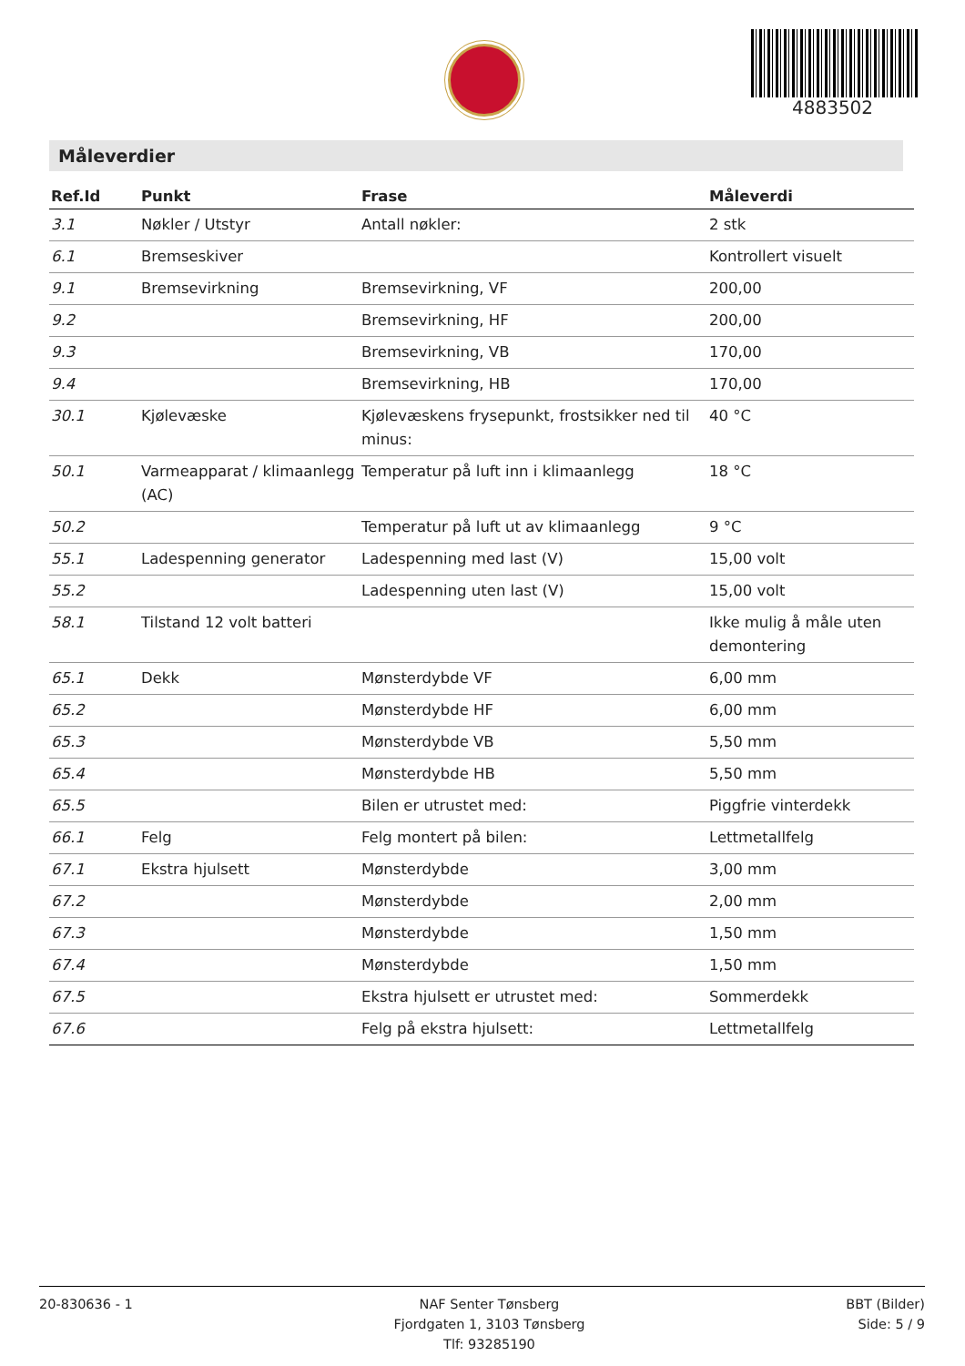4883502
Måleverdier
| Ref.Id | Punkt | Frase | Måleverdi |
| --- | --- | --- | --- |
| 3.1 | Nøkler / Utstyr | Antall nøkler: | 2 stk |
| 6.1 | Bremseskiver | | Kontrollert visuelt |
| 9.1 | Bremsevirkning | Bremsevirkning, VF | 200,00 |
| 9.2 | | Bremsevirkning, HF | 200,00 |
| 9.3 | | Bremsevirkning, VB | 170,00 |
| 9.4 | | Bremsevirkning, HB | 170,00 |
| 30.1 | Kjølevæske | Kjølevæskens frysepunkt, frostsikker ned til minus: | 40 °C |
| 50.1 | Varmeapparat / klimaanlegg (AC) | Temperatur på luft inn i klimaanlegg | 18 °C |
| 50.2 | | Temperatur på luft ut av klimaanlegg | 9 °C |
| 55.1 | Ladespenning generator | Ladespenning med last (V) | 15,00 volt |
| 55.2 | | Ladespenning uten last (V) | 15,00 volt |
| 58.1 | Tilstand 12 volt batteri | | Ikke mulig å måle uten demontering |
| 65.1 | Dekk | Mønsterdybde VF | 6,00 mm |
| 65.2 | | Mønsterdybde HF | 6,00 mm |
| 65.3 | | Mønsterdybde VB | 5,50 mm |
| 65.4 | | Mønsterdybde HB | 5,50 mm |
| 65.5 | | Bilen er utrustet med: | Piggfrie vinterdekk |
| 66.1 | Felg | Felg montert på bilen: | Lettmetallfelg |
| 67.1 | Ekstra hjulsett | Mønsterdybde | 3,00 mm |
| 67.2 | | Mønsterdybde | 2,00 mm |
| 67.3 | | Mønsterdybde | 1,50 mm |
| 67.4 | | Mønsterdybde | 1,50 mm |
| 67.5 | | Ekstra hjulsett er utrustet med: | Sommerdekk |
| 67.6 | | Felg på ekstra hjulsett: | Lettmetallfelg |
20-830636 - 1 NAF Senter Tønsberg
Fjordgaten 1, 3103 Tønsberg
Tlf: 93285190
BBT (Bilder)
Side: 5 / 9